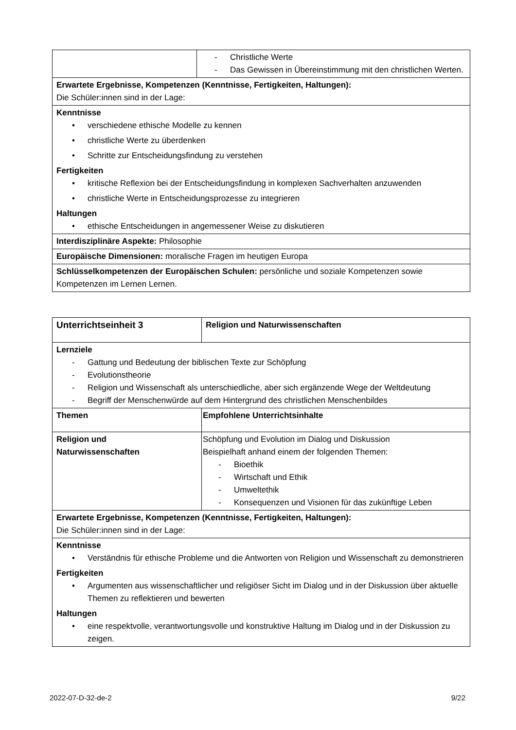| | - Christliche Werte - Das Gewissen in Übereinstimmung mit den christlichen Werten. |
| Erwartete Ergebnisse, Kompetenzen (Kenntnisse, Fertigkeiten, Haltungen): Die Schüler:innen sind in der Lage: | |
| Kenntnisse • verschiedene ethische Modelle zu kennen • christliche Werte zu überdenken • Schritte zur Entscheidungsfindung zu verstehen Fertigkeiten • kritische Reflexion bei der Entscheidungsfindung in komplexen Sachverhalten anzuwenden • christliche Werte in Entscheidungsprozesse zu integrieren Haltungen • ethische Entscheidungen in angemessener Weise zu diskutieren | |
| Interdisziplinäre Aspekte: Philosophie | |
| Europäische Dimensionen: moralische Fragen im heutigen Europa | |
| Schlüsselkompetenzen der Europäischen Schulen: persönliche und soziale Kompetenzen sowie Kompetenzen im Lernen Lernen. | |
| Unterrichtseinheit 3 | | Religion und Naturwissenschaften |
| Lernziele - Gattung und Bedeutung der biblischen Texte zur Schöpfung - Evolutionstheorie - Religion und Wissenschaft als unterschiedliche, aber sich ergänzende Wege der Weltdeutung - Begriff der Menschenwürde auf dem Hintergrund des christlichen Menschenbildes | | |
| Themen | Empfohlene Unterrichtsinhalte | |
| Religion und Naturwissenschaften | Schöpfung und Evolution im Dialog und Diskussion Beispielhaft anhand einem der folgenden Themen: - Bioethik - Wirtschaft und Ethik - Umweltethik - Konsequenzen und Visionen für das zukünftige Leben | |
| Erwartete Ergebnisse, Kompetenzen (Kenntnisse, Fertigkeiten, Haltungen): Die Schüler:innen sind in der Lage: | | |
| Kenntnisse • Verständnis für ethische Probleme und die Antworten von Religion und Wissenschaft zu demonstrieren Fertigkeiten • Argumenten aus wissenschaftlicher und religiöser Sicht im Dialog und in der Diskussion über aktuelle Themen zu reflektieren und bewerten Haltungen • eine respektvolle, verantwortungsvolle und konstruktive Haltung im Dialog und in der Diskussion zu zeigen. | | |
2022-07-D-32-de-2 9/22